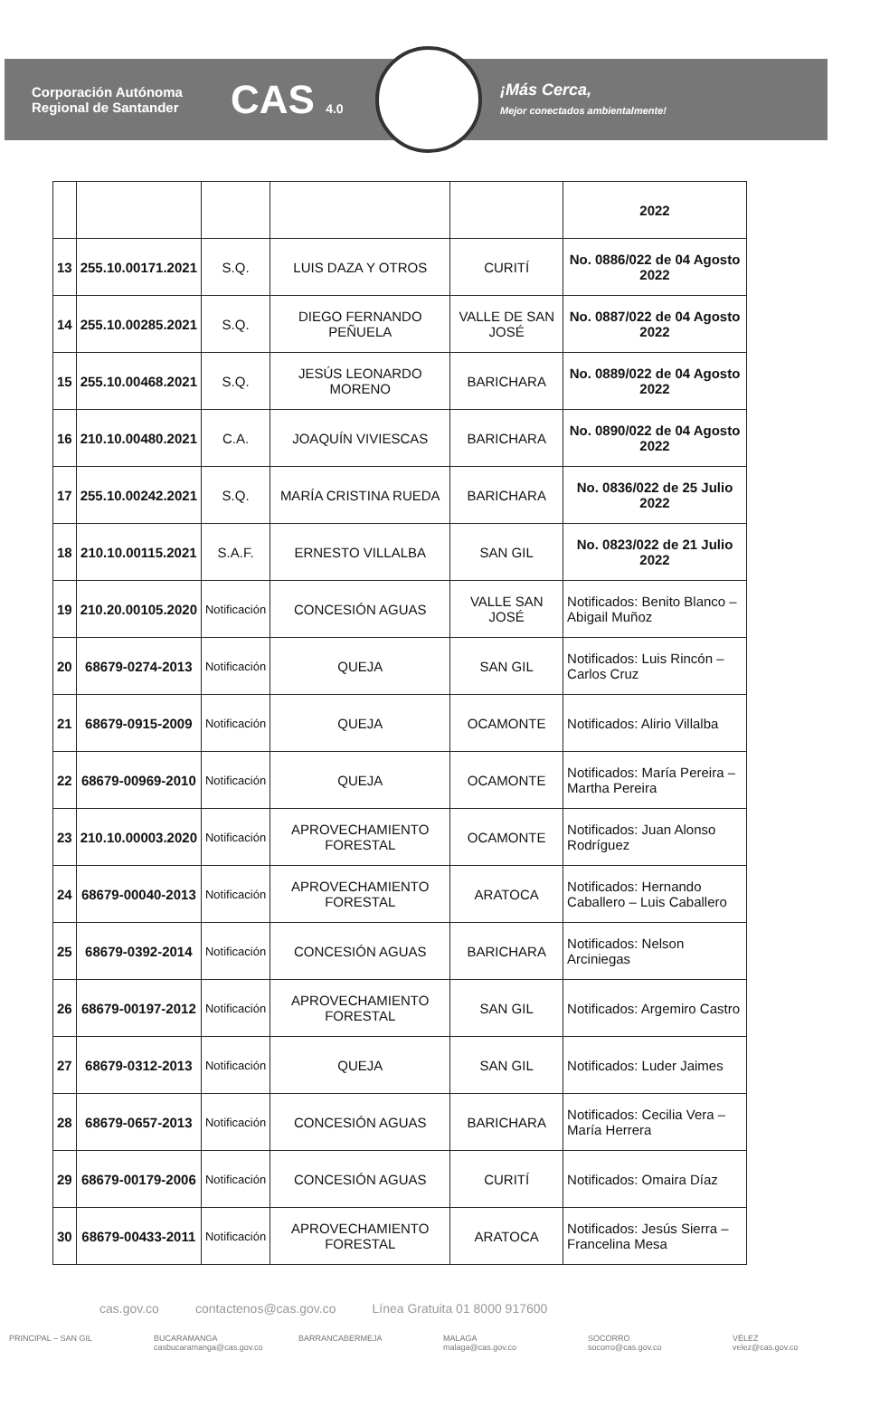Corporación Autónoma Regional de Santander
CAS 4.0
¡Más Cerca,
Mejor conectados ambientalmente!
| | | | | | 2022 |
| 13 | 255.10.00171.2021 | S.Q. | LUIS DAZA Y OTROS | CURITÍ | No. 0886/022 de 04 Agosto 2022 |
| 14 | 255.10.00285.2021 | S.Q. | DIEGO FERNANDO PEÑUELA | VALLE DE SAN JOSÉ | No. 0887/022 de 04 Agosto 2022 |
| 15 | 255.10.00468.2021 | S.Q. | JESÚS LEONARDO MORENO | BARICHARA | No. 0889/022 de 04 Agosto 2022 |
| 16 | 210.10.00480.2021 | C.A. | JOAQUÍN VIVIESCAS | BARICHARA | No. 0890/022 de 04 Agosto 2022 |
| 17 | 255.10.00242.2021 | S.Q. | MARÍA CRISTINA RUEDA | BARICHARA | No. 0836/022 de 25 Julio 2022 |
| 18 | 210.10.00115.2021 | S.A.F. | ERNESTO VILLALBA | SAN GIL | No. 0823/022 de 21 Julio 2022 |
| 19 | 210.20.00105.2020 | Notificación | CONCESIÓN AGUAS | VALLE SAN JOSÉ | Notificados: Benito Blanco – Abigail Muñoz |
| 20 | 68679-0274-2013 | Notificación | QUEJA | SAN GIL | Notificados: Luis Rincón – Carlos Cruz |
| 21 | 68679-0915-2009 | Notificación | QUEJA | OCAMONTE | Notificados: Alirio Villalba |
| 22 | 68679-00969-2010 | Notificación | QUEJA | OCAMONTE | Notificados: María Pereira – Martha Pereira |
| 23 | 210.10.00003.2020 | Notificación | APROVECHAMIENTO FORESTAL | OCAMONTE | Notificados: Juan Alonso Rodríguez |
| 24 | 68679-00040-2013 | Notificación | APROVECHAMIENTO FORESTAL | ARATOCA | Notificados: Hernando Caballero – Luis Caballero |
| 25 | 68679-0392-2014 | Notificación | CONCESIÓN AGUAS | BARICHARA | Notificados: Nelson Arciniegas |
| 26 | 68679-00197-2012 | Notificación | APROVECHAMIENTO FORESTAL | SAN GIL | Notificados: Argemiro Castro |
| 27 | 68679-0312-2013 | Notificación | QUEJA | SAN GIL | Notificados: Luder Jaimes |
| 28 | 68679-0657-2013 | Notificación | CONCESIÓN AGUAS | BARICHARA | Notificados: Cecilia Vera – María Herrera |
| 29 | 68679-00179-2006 | Notificación | CONCESIÓN AGUAS | CURITÍ | Notificados: Omaira Díaz |
| 30 | 68679-00433-2011 | Notificación | APROVECHAMIENTO FORESTAL | ARATOCA | Notificados: Jesús Sierra – Francelina Mesa |
cas.gov.co contactenos@cas.gov.co Línea Gratuita 01 8000 917600
PRINCIPAL – SAN GIL BUCARAMANGA
casbucaramanga@cas.gov.co
BARRANCABERMEJA MALAGA
malaga@cas.gov.co
SOCORRO
socorro@cas.gov.co
VÉLEZ
velez@cas.gov.co